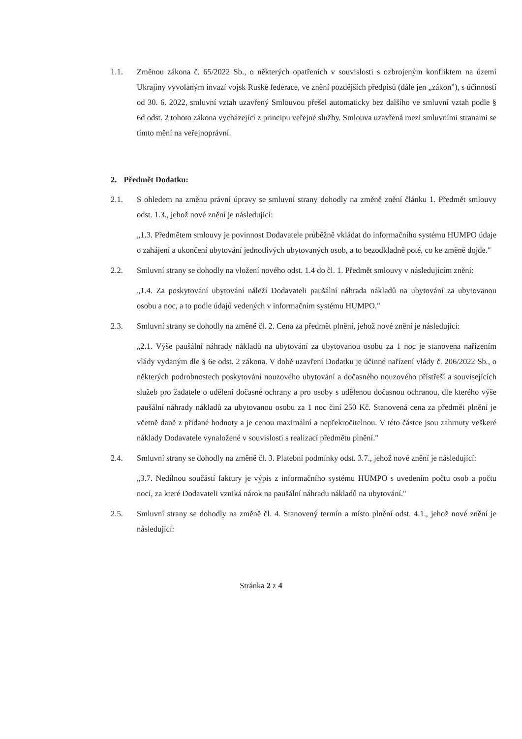1.1. Změnou zákona č. 65/2022 Sb., o některých opatřeních v souvislosti s ozbrojeným konfliktem na území Ukrajiny vyvolaným invazí vojsk Ruské federace, ve znění pozdějších předpisů (dále jen „zákon"), s účinností od 30. 6. 2022, smluvní vztah uzavřený Smlouvou přešel automaticky bez dalšího ve smluvní vztah podle § 6d odst. 2 tohoto zákona vycházející z principu veřejné služby. Smlouva uzavřená mezi smluvními stranami se tímto mění na veřejnoprávní.
2. Předmět Dodatku:
2.1. S ohledem na změnu právní úpravy se smluvní strany dohodly na změně znění článku 1. Předmět smlouvy odst. 1.3., jehož nové znění je následující:
„1.3. Předmětem smlouvy je povinnost Dodavatele průběžně vkládat do informačního systému HUMPO údaje o zahájení a ukončení ubytování jednotlivých ubytovaných osob, a to bezodkladně poté, co ke změně dojde."
2.2. Smluvní strany se dohodly na vložení nového odst. 1.4 do čl. 1. Předmět smlouvy v následujícím znění:
„1.4. Za poskytování ubytování náleží Dodavateli paušální náhrada nákladů na ubytování za ubytovanou osobu a noc, a to podle údajů vedených v informačním systému HUMPO."
2.3. Smluvní strany se dohodly na změně čl. 2. Cena za předmět plnění, jehož nové znění je následující:
„2.1. Výše paušální náhrady nákladů na ubytování za ubytovanou osobu za 1 noc je stanovena nařízením vlády vydaným dle § 6e odst. 2 zákona. V době uzavření Dodatku je účinné nařízení vlády č. 206/2022 Sb., o některých podrobnostech poskytování nouzového ubytování a dočasného nouzového přístřeší a souvisejících služeb pro žadatele o udělení dočasné ochrany a pro osoby s udělenou dočasnou ochranou, dle kterého výše paušální náhrady nákladů za ubytovanou osobu za 1 noc činí 250 Kč. Stanovená cena za předmět plnění je včetně daně z přidané hodnoty a je cenou maximální a nepřekročitelnou. V této částce jsou zahrnuty veškeré náklady Dodavatele vynaložené v souvislosti s realizací předmětu plnění."
2.4. Smluvní strany se dohodly na změně čl. 3. Platební podmínky odst. 3.7., jehož nové znění je následující:
„3.7. Nedílnou součástí faktury je výpis z informačního systému HUMPO s uvedením počtu osob a počtu nocí, za které Dodavateli vzniká nárok na paušální náhradu nákladů na ubytování."
2.5. Smluvní strany se dohodly na změně čl. 4. Stanovený termín a místo plnění odst. 4.1., jehož nové znění je následující:
Stránka 2 z 4